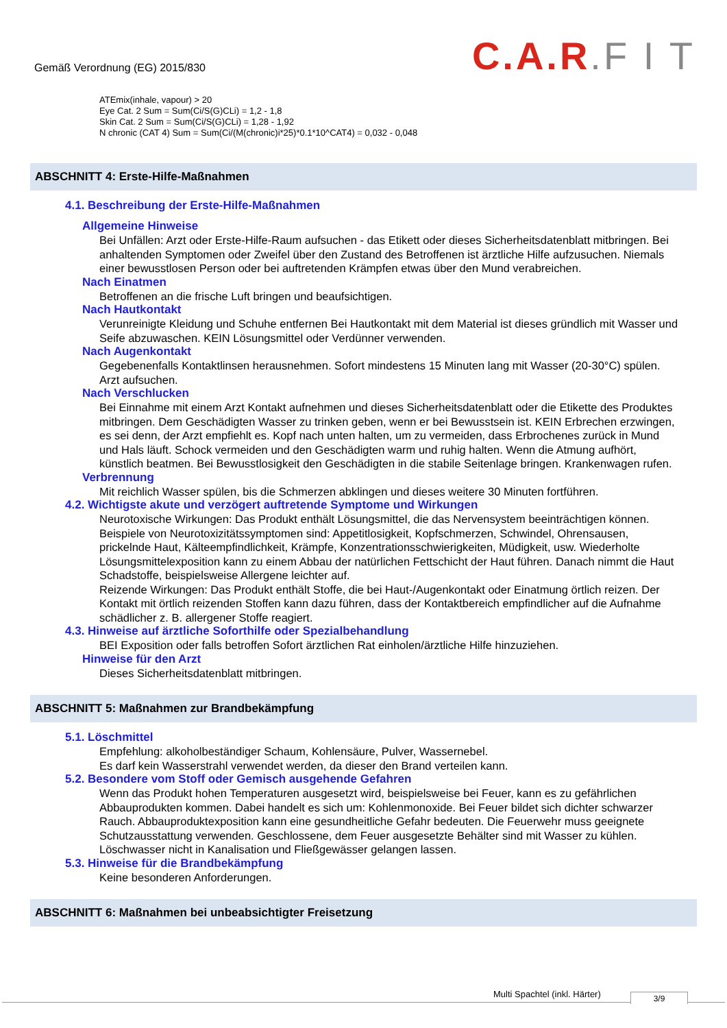Gemäß Verordnung (EG) 2015/830
C.A.R.F I T
ATEmix(inhale, vapour) > 20
Eye Cat. 2 Sum = Sum(Ci/S(G)CLi) = 1,2 - 1,8
Skin Cat. 2 Sum = Sum(Ci/S(G)CLi) = 1,28 - 1,92
N chronic (CAT 4) Sum = Sum(Ci/(M(chronic)i*25)*0.1*10^CAT4) = 0,032 - 0,048
ABSCHNITT 4: Erste-Hilfe-Maßnahmen
4.1. Beschreibung der Erste-Hilfe-Maßnahmen
Allgemeine Hinweise
Bei Unfällen: Arzt oder Erste-Hilfe-Raum aufsuchen - das Etikett oder dieses Sicherheitsdatenblatt mitbringen. Bei anhaltenden Symptomen oder Zweifel über den Zustand des Betroffenen ist ärztliche Hilfe aufzusuchen. Niemals einer bewusstlosen Person oder bei auftretenden Krämpfen etwas über den Mund verabreichen.
Nach Einatmen
Betroffenen an die frische Luft bringen und beaufsichtigen.
Nach Hautkontakt
Verunreinigte Kleidung und Schuhe entfernen Bei Hautkontakt mit dem Material ist dieses gründlich mit Wasser und Seife abzuwaschen. KEIN Lösungsmittel oder Verdünner verwenden.
Nach Augenkontakt
Gegebenenfalls Kontaktlinsen herausnehmen. Sofort mindestens 15 Minuten lang mit Wasser (20-30°C) spülen. Arzt aufsuchen.
Nach Verschlucken
Bei Einnahme mit einem Arzt Kontakt aufnehmen und dieses Sicherheitsdatenblatt oder die Etikette des Produktes mitbringen. Dem Geschädigten Wasser zu trinken geben, wenn er bei Bewusstsein ist. KEIN Erbrechen erzwingen, es sei denn, der Arzt empfiehlt es. Kopf nach unten halten, um zu vermeiden, dass Erbrochenes zurück in Mund und Hals läuft. Schock vermeiden und den Geschädigten warm und ruhig halten. Wenn die Atmung aufhört, künstlich beatmen. Bei Bewusstlosigkeit den Geschädigten in die stabile Seitenlage bringen. Krankenwagen rufen.
Verbrennung
Mit reichlich Wasser spülen, bis die Schmerzen abklingen und dieses weitere 30 Minuten fortführen.
4.2. Wichtigste akute und verzögert auftretende Symptome und Wirkungen
Neurotoxische Wirkungen: Das Produkt enthält Lösungsmittel, die das Nervensystem beeinträchtigen können. Beispiele von Neurotoxizitätssymptomen sind: Appetitlosigkeit, Kopfschmerzen, Schwindel, Ohrensausen, prickelnde Haut, Kälteempfindlichkeit, Krämpfe, Konzentrationsschwierigkeiten, Müdigkeit, usw. Wiederholte Lösungsmittelexposition kann zu einem Abbau der natürlichen Fettschicht der Haut führen. Danach nimmt die Haut Schadstoffe, beispielsweise Allergene leichter auf.
Reizende Wirkungen: Das Produkt enthält Stoffe, die bei Haut-/Augenkontakt oder Einatmung örtlich reizen. Der Kontakt mit örtlich reizenden Stoffen kann dazu führen, dass der Kontaktbereich empfindlicher auf die Aufnahme schädlicher z. B. allergener Stoffe reagiert.
4.3. Hinweise auf ärztliche Soforthilfe oder Spezialbehandlung
BEI Exposition oder falls betroffen Sofort ärztlichen Rat einholen/ärztliche Hilfe hinzuziehen.
Hinweise für den Arzt
Dieses Sicherheitsdatenblatt mitbringen.
ABSCHNITT 5: Maßnahmen zur Brandbekämpfung
5.1. Löschmittel
Empfehlung: alkoholbeständiger Schaum, Kohlensäure, Pulver, Wassernebel.
Es darf kein Wasserstrahl verwendet werden, da dieser den Brand verteilen kann.
5.2. Besondere vom Stoff oder Gemisch ausgehende Gefahren
Wenn das Produkt hohen Temperaturen ausgesetzt wird, beispielsweise bei Feuer, kann es zu gefährlichen Abbauprodukten kommen. Dabei handelt es sich um: Kohlenmonoxide. Bei Feuer bildet sich dichter schwarzer Rauch. Abbauproduktexposition kann eine gesundheitliche Gefahr bedeuten. Die Feuerwehr muss geeignete Schutzausstattung verwenden. Geschlossene, dem Feuer ausgesetzte Behälter sind mit Wasser zu kühlen. Löschwasser nicht in Kanalisation und Fließgewässer gelangen lassen.
5.3. Hinweise für die Brandbekämpfung
Keine besonderen Anforderungen.
ABSCHNITT 6: Maßnahmen bei unbeabsichtigter Freisetzung
Multi Spachtel (inkl. Härter) 3/9